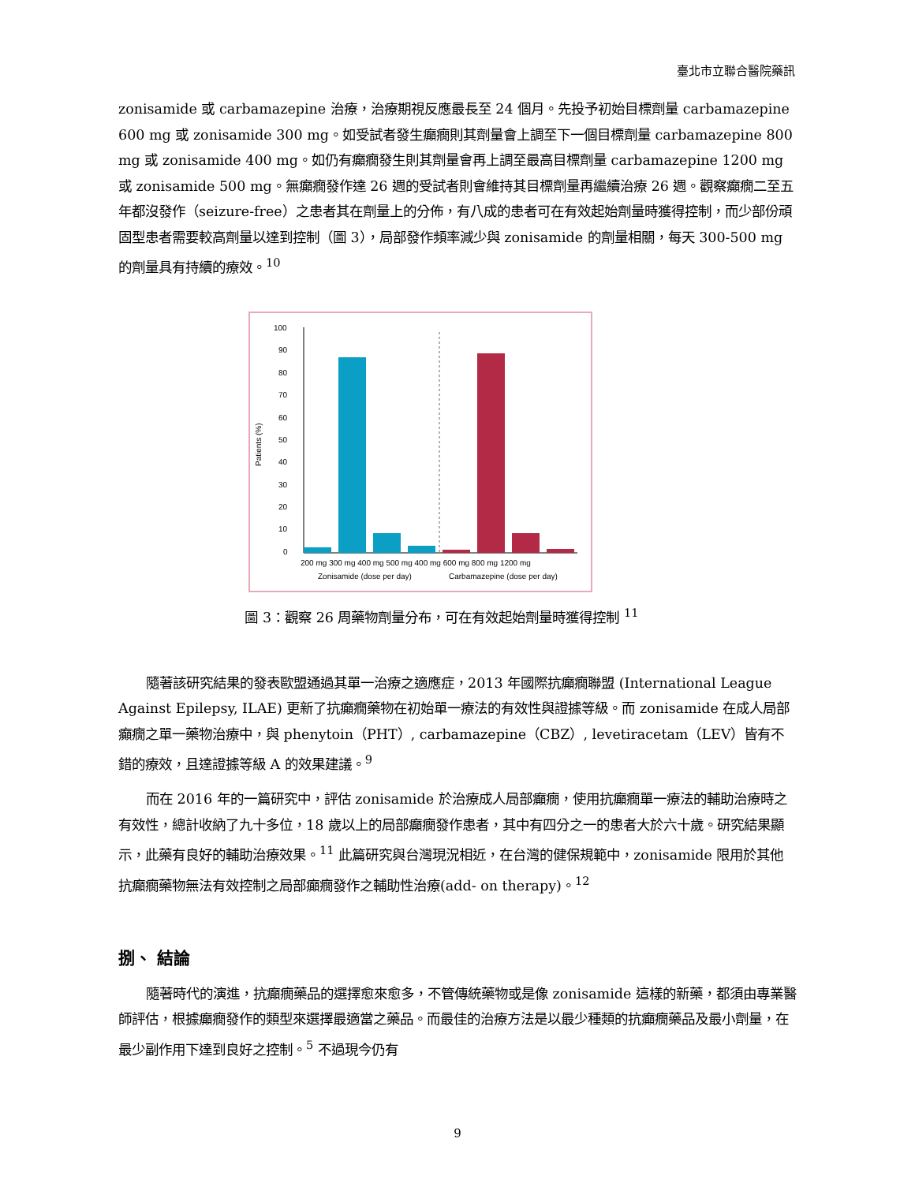臺北市立聯合醫院藥訊
zonisamide 或 carbamazepine 治療，治療期視反應最長至 24 個月。先投予初始目標劑量 carbamazepine 600 mg 或 zonisamide 300 mg。如受試者發生癲癇則其劑量會上調至下一個目標劑量 carbamazepine 800 mg 或 zonisamide 400 mg。如仍有癲癇發生則其劑量會再上調至最高目標劑量 carbamazepine 1200 mg 或 zonisamide 500 mg。無癲癇發作達 26 週的受試者則會維持其目標劑量再繼續治療 26 週。觀察癲癇二至五年都沒發作（seizure-free）之患者其在劑量上的分佈，有八成的患者可在有效起始劑量時獲得控制，而少部份頑固型患者需要較高劑量以達到控制（圖 3），局部發作頻率減少與 zonisamide 的劑量相關，每天 300-500 mg 的劑量具有持續的療效。<sup>10</sup>
Patients (%)
100
90
80
70
60
50
40
30
20
10
0
200 mg 300 mg 400 mg 500 mg 400 mg 600 mg 800 mg 1200 mg
Zonisamide (dose per day)
Carbamazepine (dose per day)
圖 3：觀察 26 周藥物劑量分布，可在有效起始劑量時獲得控制 <sup>11</sup>
隨著該研究結果的發表歐盟通過其單一治療之適應症，2013 年國際抗癲癇聯盟 (International League Against Epilepsy, ILAE) 更新了抗癲癇藥物在初始單一療法的有效性與證據等級。而 zonisamide 在成人局部癲癇之單一藥物治療中，與 phenytoin（PHT）, carbamazepine（CBZ）, levetiracetam（LEV）皆有不錯的療效，且達證據等級 A 的效果建議。<sup>9</sup>
而在 2016 年的一篇研究中，評估 zonisamide 於治療成人局部癲癇，使用抗癲癇單一療法的輔助治療時之有效性，總計收納了九十多位，18 歲以上的局部癲癇發作患者，其中有四分之一的患者大於六十歲。研究結果顯示，此藥有良好的輔助治療效果。<sup>11</sup> 此篇研究與台灣現況相近，在台灣的健保規範中，zonisamide 限用於其他抗癲癇藥物無法有效控制之局部癲癇發作之輔助性治療(add- on therapy)。<sup>12</sup>
捌、 結論
隨著時代的演進，抗癲癇藥品的選擇愈來愈多，不管傳統藥物或是像 zonisamide 這樣的新藥，都須由專業醫師評估，根據癲癇發作的類型來選擇最適當之藥品。而最佳的治療方法是以最少種類的抗癲癇藥品及最小劑量，在最少副作用下達到良好之控制。<sup>5</sup> 不過現今仍有
9